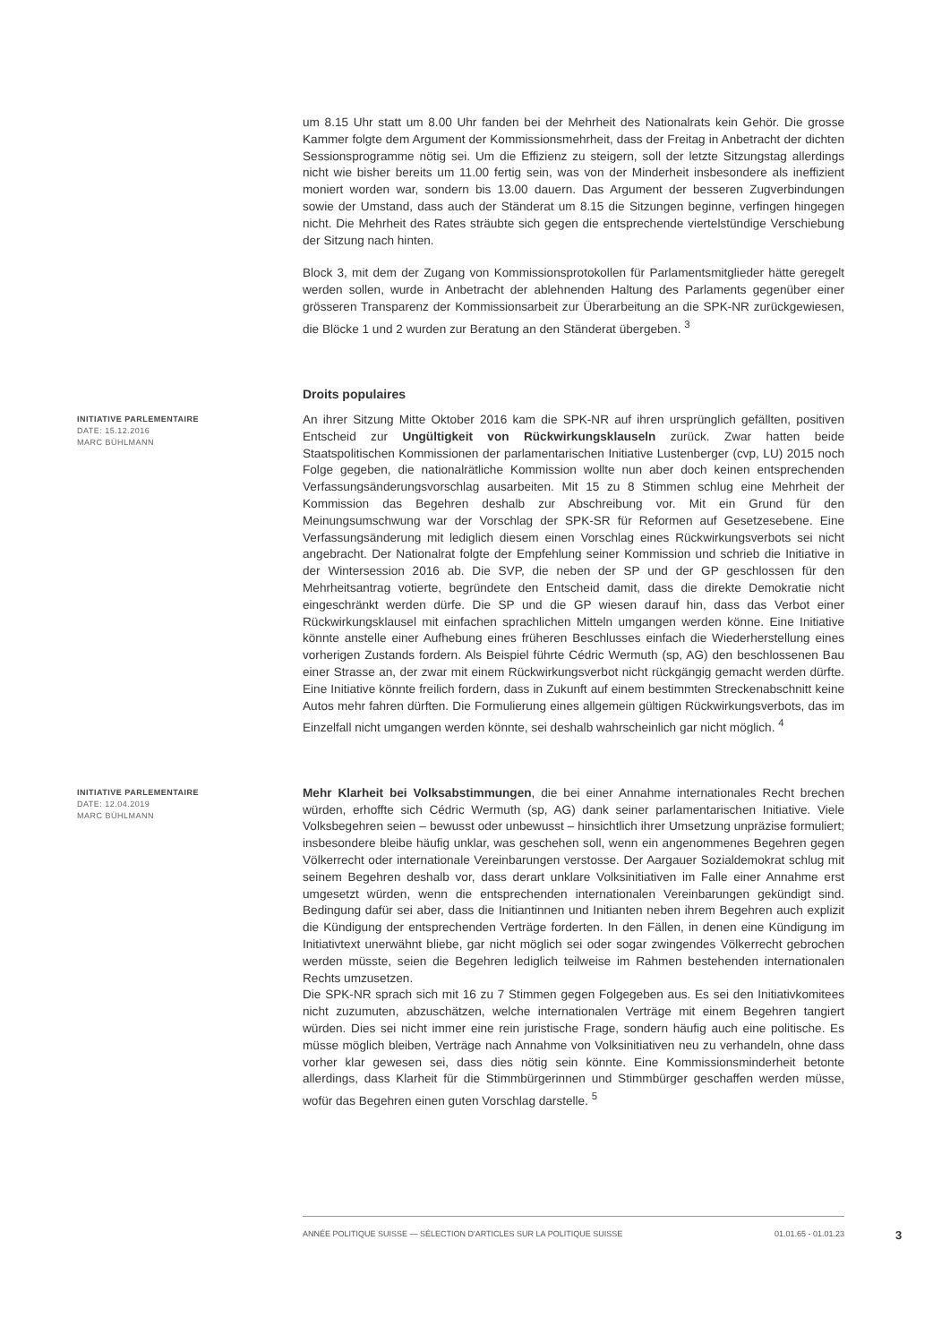um 8.15 Uhr statt um 8.00 Uhr fanden bei der Mehrheit des Nationalrats kein Gehör. Die grosse Kammer folgte dem Argument der Kommissionsmehrheit, dass der Freitag in Anbetracht der dichten Sessionsprogramme nötig sei. Um die Effizienz zu steigern, soll der letzte Sitzungstag allerdings nicht wie bisher bereits um 11.00 fertig sein, was von der Minderheit insbesondere als ineffizient moniert worden war, sondern bis 13.00 dauern. Das Argument der besseren Zugverbindungen sowie der Umstand, dass auch der Ständerat um 8.15 die Sitzungen beginne, verfingen hingegen nicht. Die Mehrheit des Rates sträubte sich gegen die entsprechende viertelstündige Verschiebung der Sitzung nach hinten.
Block 3, mit dem der Zugang von Kommissionsprotokollen für Parlamentsmitglieder hätte geregelt werden sollen, wurde in Anbetracht der ablehnenden Haltung des Parlaments gegenüber einer grösseren Transparenz der Kommissionsarbeit zur Überarbeitung an die SPK-NR zurückgewiesen, die Blöcke 1 und 2 wurden zur Beratung an den Ständerat übergeben. <sup>3</sup>
Droits populaires
INITIATIVE PARLEMENTAIRE
DATE: 15.12.2016
MARC BÜHLMANN
An ihrer Sitzung Mitte Oktober 2016 kam die SPK-NR auf ihren ursprünglich gefällten, positiven Entscheid zur Ungültigkeit von Rückwirkungsklauseln zurück. Zwar hatten beide Staatspolitischen Kommissionen der parlamentarischen Initiative Lustenberger (cvp, LU) 2015 noch Folge gegeben, die nationalrätliche Kommission wollte nun aber doch keinen entsprechenden Verfassungsänderungsvorschlag ausarbeiten. Mit 15 zu 8 Stimmen schlug eine Mehrheit der Kommission das Begehren deshalb zur Abschreibung vor. Mit ein Grund für den Meinungsumschwung war der Vorschlag der SPK-SR für Reformen auf Gesetzesebene. Eine Verfassungsänderung mit lediglich diesem einen Vorschlag eines Rückwirkungsverbots sei nicht angebracht. Der Nationalrat folgte der Empfehlung seiner Kommission und schrieb die Initiative in der Wintersession 2016 ab. Die SVP, die neben der SP und der GP geschlossen für den Mehrheitsantrag votierte, begründete den Entscheid damit, dass die direkte Demokratie nicht eingeschränkt werden dürfe. Die SP und die GP wiesen darauf hin, dass das Verbot einer Rückwirkungsklausel mit einfachen sprachlichen Mitteln umgangen werden könne. Eine Initiative könnte anstelle einer Aufhebung eines früheren Beschlusses einfach die Wiederherstellung eines vorherigen Zustands fordern. Als Beispiel führte Cédric Wermuth (sp, AG) den beschlossenen Bau einer Strasse an, der zwar mit einem Rückwirkungsverbot nicht rückgängig gemacht werden dürfte. Eine Initiative könnte freilich fordern, dass in Zukunft auf einem bestimmten Streckenabschnitt keine Autos mehr fahren dürften. Die Formulierung eines allgemein gültigen Rückwirkungsverbots, das im Einzelfall nicht umgangen werden könnte, sei deshalb wahrscheinlich gar nicht möglich. <sup>4</sup>
INITIATIVE PARLEMENTAIRE
DATE: 12.04.2019
MARC BÜHLMANN
Mehr Klarheit bei Volksabstimmungen, die bei einer Annahme internationales Recht brechen würden, erhoffte sich Cédric Wermuth (sp, AG) dank seiner parlamentarischen Initiative. Viele Volksbegehren seien – bewusst oder unbewusst – hinsichtlich ihrer Umsetzung unpräzise formuliert; insbesondere bleibe häufig unklar, was geschehen soll, wenn ein angenommenes Begehren gegen Völkerrecht oder internationale Vereinbarungen verstosse. Der Aargauer Sozialdemokrat schlug mit seinem Begehren deshalb vor, dass derart unklare Volksinitiativen im Falle einer Annahme erst umgesetzt würden, wenn die entsprechenden internationalen Vereinbarungen gekündigt sind. Bedingung dafür sei aber, dass die Initiantinnen und Initianten neben ihrem Begehren auch explizit die Kündigung der entsprechenden Verträge forderten. In den Fällen, in denen eine Kündigung im Initiativtext unerwähnt bliebe, gar nicht möglich sei oder sogar zwingendes Völkerrecht gebrochen werden müsste, seien die Begehren lediglich teilweise im Rahmen bestehenden internationalen Rechts umzusetzen.
Die SPK-NR sprach sich mit 16 zu 7 Stimmen gegen Folgegeben aus. Es sei den Initiativkomitees nicht zuzumuten, abzuschätzen, welche internationalen Verträge mit einem Begehren tangiert würden. Dies sei nicht immer eine rein juristische Frage, sondern häufig auch eine politische. Es müsse möglich bleiben, Verträge nach Annahme von Volksinitiativen neu zu verhandeln, ohne dass vorher klar gewesen sei, dass dies nötig sein könnte. Eine Kommissionsminderheit betonte allerdings, dass Klarheit für die Stimmbürgerinnen und Stimmbürger geschaffen werden müsse, wofür das Begehren einen guten Vorschlag darstelle. <sup>5</sup>
ANNÉE POLITIQUE SUISSE — SÉLECTION D'ARTICLES SUR LA POLITIQUE SUISSE 01.01.65 - 01.01.23
3